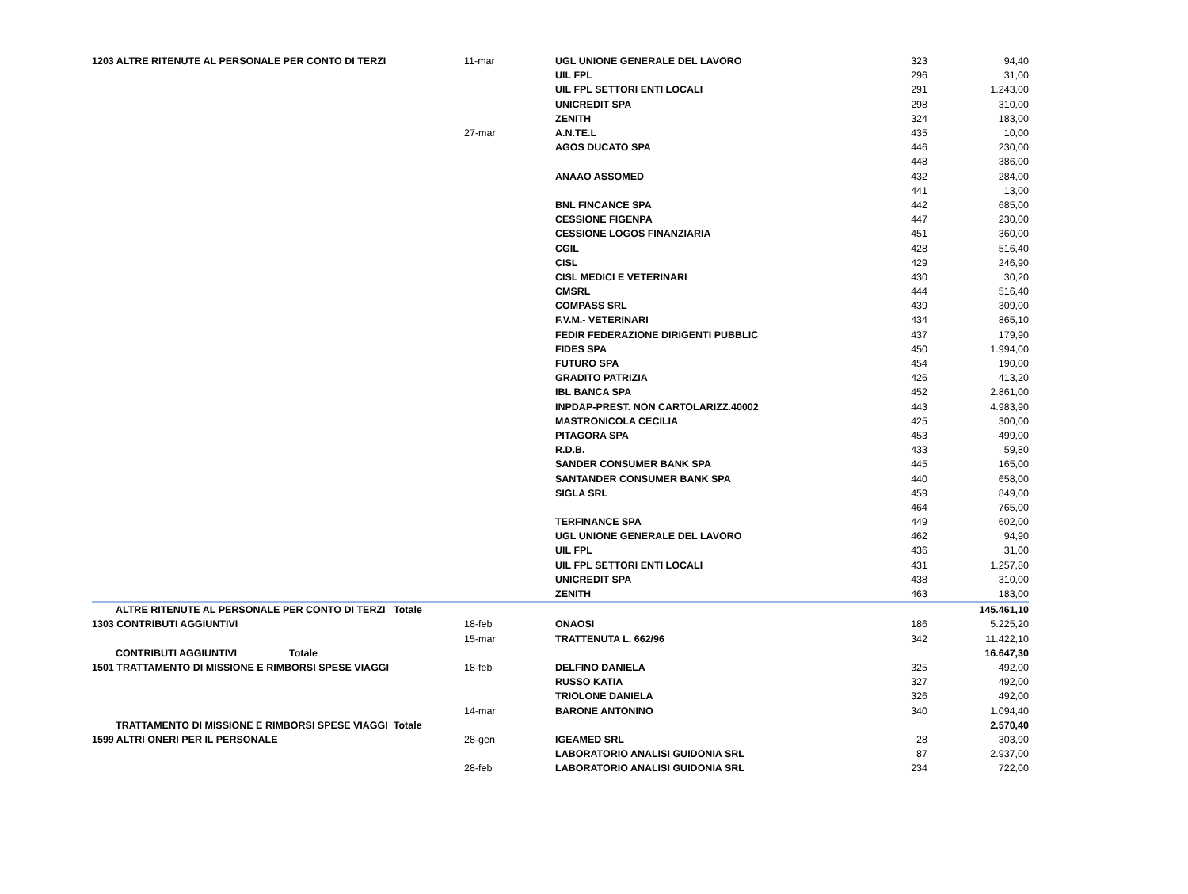| 1203 ALTRE RITENUTE AL PERSONALE PER CONTO DI TERZI | 11-mar | UGL UNIONE GENERALE DEL LAVORO | 323 | 94,40 |
| | | UIL FPL | 296 | 31,00 |
| | | UIL FPL SETTORI ENTI LOCALI | 291 | 1.243,00 |
| | | UNICREDIT SPA | 298 | 310,00 |
| | | ZENITH | 324 | 183,00 |
| | 27-mar | A.N.TE.L | 435 | 10,00 |
| | | AGOS DUCATO SPA | 446 | 230,00 |
| | | | 448 | 386,00 |
| | | ANAAO ASSOMED | 432 | 284,00 |
| | | | 441 | 13,00 |
| | | BNL FINCANCE SPA | 442 | 685,00 |
| | | CESSIONE FIGENPA | 447 | 230,00 |
| | | CESSIONE LOGOS FINANZIARIA | 451 | 360,00 |
| | | CGIL | 428 | 516,40 |
| | | CISL | 429 | 246,90 |
| | | CISL MEDICI E VETERINARI | 430 | 30,20 |
| | | CMSRL | 444 | 516,40 |
| | | COMPASS SRL | 439 | 309,00 |
| | | F.V.M.- VETERINARI | 434 | 865,10 |
| | | FEDIR FEDERAZIONE DIRIGENTI PUBBLIC | 437 | 179,90 |
| | | FIDES SPA | 450 | 1.994,00 |
| | | FUTURO SPA | 454 | 190,00 |
| | | GRADITO PATRIZIA | 426 | 413,20 |
| | | IBL BANCA SPA | 452 | 2.861,00 |
| | | INPDAP-PREST. NON CARTOLARIZZ.40002 | 443 | 4.983,90 |
| | | MASTRONICOLA CECILIA | 425 | 300,00 |
| | | PITAGORA SPA | 453 | 499,00 |
| | | R.D.B. | 433 | 59,80 |
| | | SANDER CONSUMER BANK SPA | 445 | 165,00 |
| | | SANTANDER CONSUMER BANK SPA | 440 | 658,00 |
| | | SIGLA SRL | 459 | 849,00 |
| | | | 464 | 765,00 |
| | | TERFINANCE SPA | 449 | 602,00 |
| | | UGL UNIONE GENERALE DEL LAVORO | 462 | 94,90 |
| | | UIL FPL | 436 | 31,00 |
| | | UIL FPL SETTORI ENTI LOCALI | 431 | 1.257,80 |
| | | UNICREDIT SPA | 438 | 310,00 |
| | | ZENITH | 463 | 183,00 |
| ALTRE RITENUTE AL PERSONALE PER CONTO DI TERZI Totale | | | | 145.461,10 |
| 1303 CONTRIBUTI AGGIUNTIVI | 18-feb | ONAOSI | 186 | 5.225,20 |
| | 15-mar | TRATTENUTA L. 662/96 | 342 | 11.422,10 |
| CONTRIBUTI AGGIUNTIVI Totale | | | | 16.647,30 |
| 1501 TRATTAMENTO DI MISSIONE E RIMBORSI SPESE VIAGGI | 18-feb | DELFINO DANIELA | 325 | 492,00 |
| | | RUSSO KATIA | 327 | 492,00 |
| | | TRIOLONE DANIELA | 326 | 492,00 |
| | 14-mar | BARONE ANTONINO | 340 | 1.094,40 |
| TRATTAMENTO DI MISSIONE E RIMBORSI SPESE VIAGGI Totale | | | | 2.570,40 |
| 1599 ALTRI ONERI PER IL PERSONALE | 28-gen | IGEAMED SRL | 28 | 303,90 |
| | | LABORATORIO ANALISI GUIDONIA SRL | 87 | 2.937,00 |
| | 28-feb | LABORATORIO ANALISI GUIDONIA SRL | 234 | 722,00 |